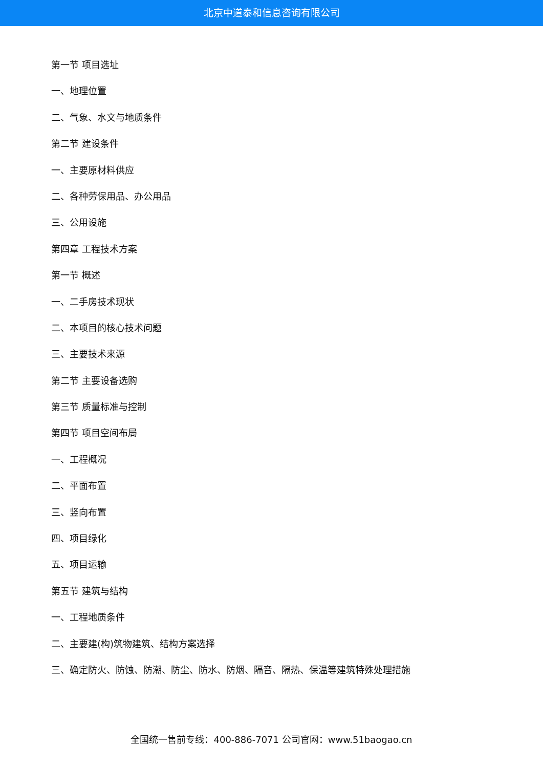北京中道泰和信息咨询有限公司
第一节 项目选址
一、地理位置
二、气象、水文与地质条件
第二节 建设条件
一、主要原材料供应
二、各种劳保用品、办公用品
三、公用设施
第四章 工程技术方案
第一节 概述
一、二手房技术现状
二、本项目的核心技术问题
三、主要技术来源
第二节 主要设备选购
第三节 质量标准与控制
第四节 项目空间布局
一、工程概况
二、平面布置
三、竖向布置
四、项目绿化
五、项目运输
第五节 建筑与结构
一、工程地质条件
二、主要建(构)筑物建筑、结构方案选择
三、确定防火、防蚀、防潮、防尘、防水、防烟、隔音、隔热、保温等建筑特殊处理措施
全国统一售前专线：400-886-7071 公司官网：www.51baogao.cn